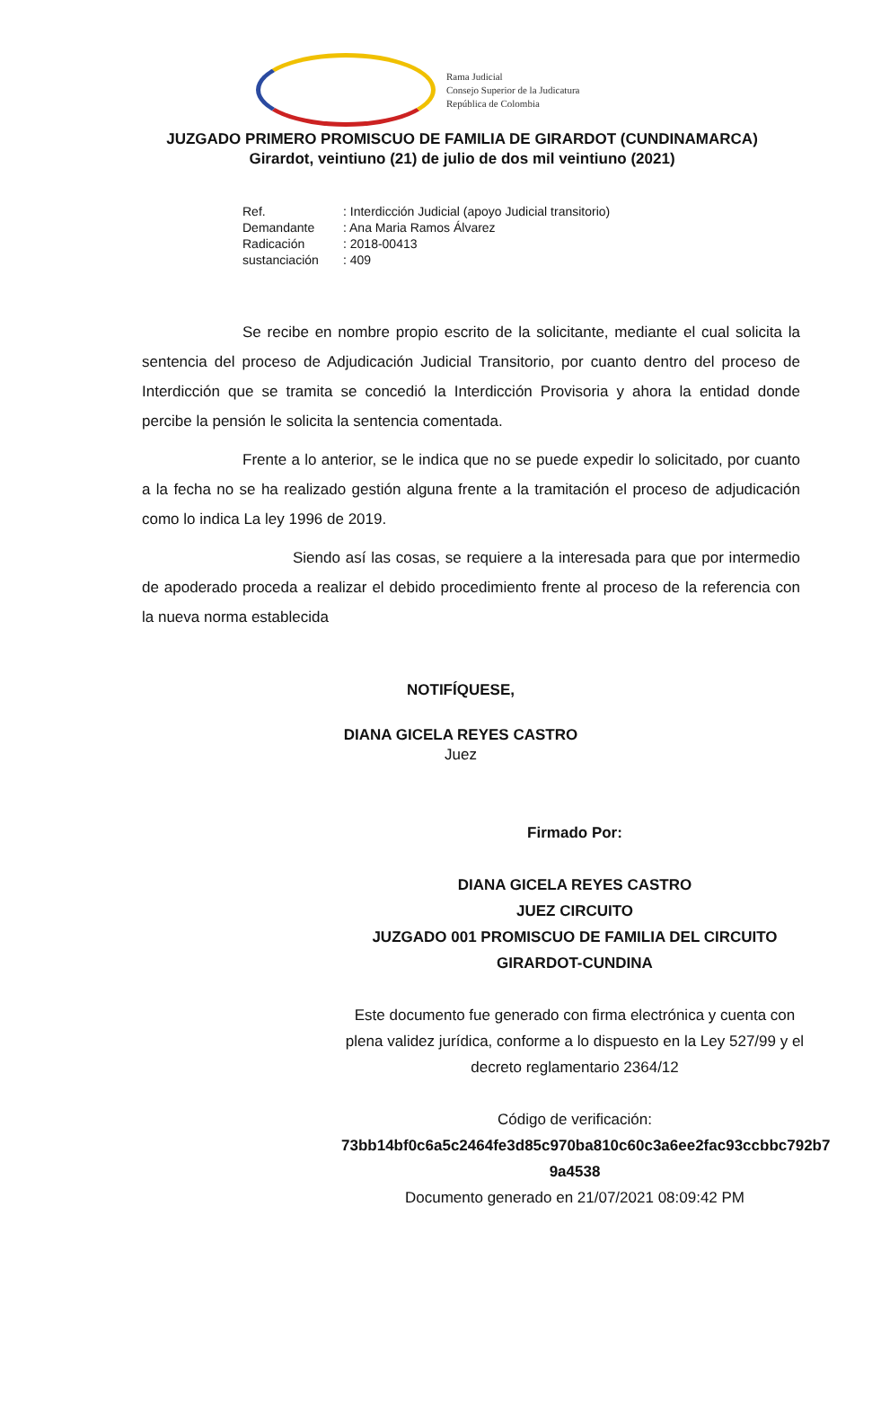Rama Judicial
Consejo Superior de la Judicatura
República de Colombia
JUZGADO PRIMERO PROMISCUO DE FAMILIA DE GIRARDOT (CUNDINAMARCA)
Girardot, veintiuno (21) de julio de dos mil veintiuno (2021)
Ref.: Interdicción Judicial (apoyo Judicial transitorio)
Demandante: Ana Maria Ramos Álvarez
Radicación: 2018-00413
sustanciación: 409
Se recibe en nombre propio escrito de la solicitante, mediante el cual solicita la sentencia del proceso de Adjudicación Judicial Transitorio, por cuanto dentro del proceso de Interdicción que se tramita se concedió la Interdicción Provisoria y ahora la entidad donde percibe la pensión le solicita la sentencia comentada.
Frente a lo anterior, se le indica que no se puede expedir lo solicitado, por cuanto a la fecha no se ha realizado gestión alguna frente a la tramitación el proceso de adjudicación como lo indica La ley 1996 de 2019.
Siendo así las cosas, se requiere a la interesada para que por intermedio de apoderado proceda a realizar el debido procedimiento frente al proceso de la referencia con la nueva norma establecida
NOTIFÍQUESE,
DIANA GICELA REYES CASTRO
Juez
Firmado Por:
DIANA GICELA REYES CASTRO
JUEZ CIRCUITO
JUZGADO 001 PROMISCUO DE FAMILIA DEL CIRCUITO
GIRARDOT-CUNDINA
Este documento fue generado con firma electrónica y cuenta con plena validez jurídica, conforme a lo dispuesto en la Ley 527/99 y el decreto reglamentario 2364/12
Código de verificación:
73bb14bf0c6a5c2464fe3d85c970ba810c60c3a6ee2fac93ccbbc792b7
9a4538
Documento generado en 21/07/2021 08:09:42 PM